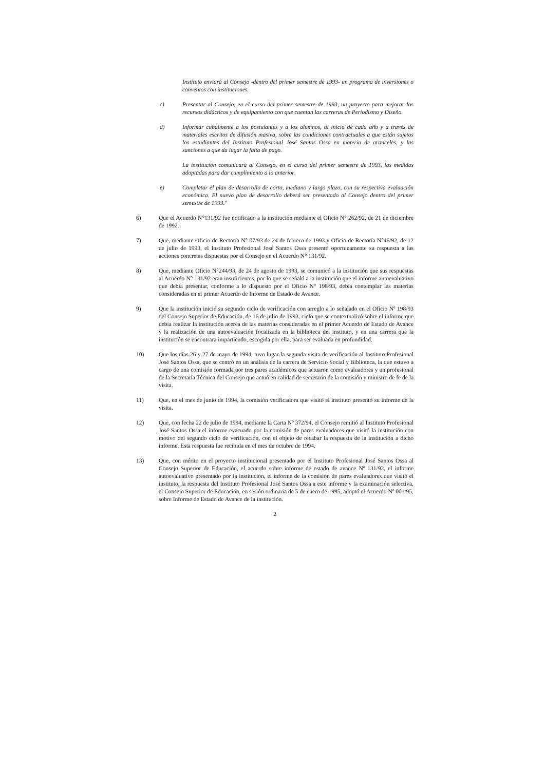Instituto enviará al Consejo -dentro del primer semestre de 1993- un programa de inversiones o convenios con instituciones.
c) Presentar al Consejo, en el curso del primer semestre de 1993, un proyecto para mejorar los recursos didácticos y de equipamiento con que cuentan las carreras de Periodismo y Diseño.
d) Informar cabalmente a los postulantes y a los alumnos, al inicio de cada año y a través de materiales escritos de difusión masiva, sobre las condiciones contractuales a que están sujetos los estudiantes del Instituto Profesional José Santos Ossa en materia de aranceles, y las sanciones a que da lugar la falta de pago.
La institución comunicará al Consejo, en el curso del primer semestre de 1993, las medidas adoptadas para dar cumplimiento a lo anterior.
e) Completar el plan de desarrollo de corto, mediano y largo plazo, con su respectiva evaluación económica. El nuevo plan de desarrollo deberá ser presentado al Consejo dentro del primer semestre de 1993."
6) Que el Acuerdo N°131/92 fue notificado a la institución mediante el Oficio N° 262/92, de 21 de diciembre de 1992.
7) Que, mediante Oficio de Rectoría N° 07/93 de 24 de febrero de 1993 y Oficio de Rectoría N°46/92, de 12 de julio de 1993, el Instituto Profesional José Santos Ossa presentó oportunamente su respuesta a las acciones concretas dispuestas por el Consejo en el Acuerdo N° 131/92.
8) Que, mediante Oficio N°244/93, de 24 de agosto de 1993, se comunicó a la institución que sus respuestas al Acuerdo N° 131/92 eran insuficientes, por lo que se señaló a la institución que el informe autoevaluativo que debía presentar, conforme a lo dispuesto por el Oficio N° 198/93, debía contemplar las materias consideradas en el primer Acuerdo de Informe de Estado de Avance.
9) Que la institución inició su segundo ciclo de verificación con arreglo a lo señalado en el Oficio Nº 198/93 del Consejo Superior de Educación, de 16 de julio de 1993, ciclo que se contextualizó sobre el informe que debía realizar la institución acerca de las materias consideradas en el primer Acuerdo de Estado de Avance y la realización de una autoevaluación focalizada en la biblioteca del instituto, y en una carrera que la institución se encontrara impartiendo, escogida por ella, para ser evaluada en profundidad.
10) Que los días 26 y 27 de mayo de 1994, tuvo lugar la segunda visita de verificación al Instituto Profesional José Santos Ossa, que se centró en un análisis de la carrera de Servicio Social y Biblioteca, la que estuvo a cargo de una comisión formada por tres pares académicos que actuaron como evaluadores y un profesional de la Secretaría Técnica del Consejo que actuó en calidad de secretario de la comisión y ministro de fe de la visita.
11) Que, en el mes de junio de 1994, la comisión verificadora que visitó el instituto presentó su informe de la visita.
12) Que, con fecha 22 de julio de 1994, mediante la Carta Nº 372/94, el Consejo remitió al Instituto Profesional José Santos Ossa el informe evacuado por la comisión de pares evaluadores que visitó la institución con motivo del segundo ciclo de verificación, con el objeto de recabar la respuesta de la institución a dicho informe. Esta respuesta fue recibida en el mes de octubre de 1994.
13) Que, con mérito en el proyecto institucional presentado por el Instituto Profesional José Santos Ossa al Consejo Superior de Educación, el acuerdo sobre informe de estado de avance Nº 131/92, el informe autoevaluativo presentado por la institución, el informe de la comisión de pares evaluadores que visitó el instituto, la respuesta del Instituto Profesional José Santos Ossa a este informe y la examinación selectiva, el Consejo Superior de Educación, en sesión ordinaria de 5 de enero de 1995, adoptó el Acuerdo Nº 001/95, sobre Informe de Estado de Avance de la institución.
2